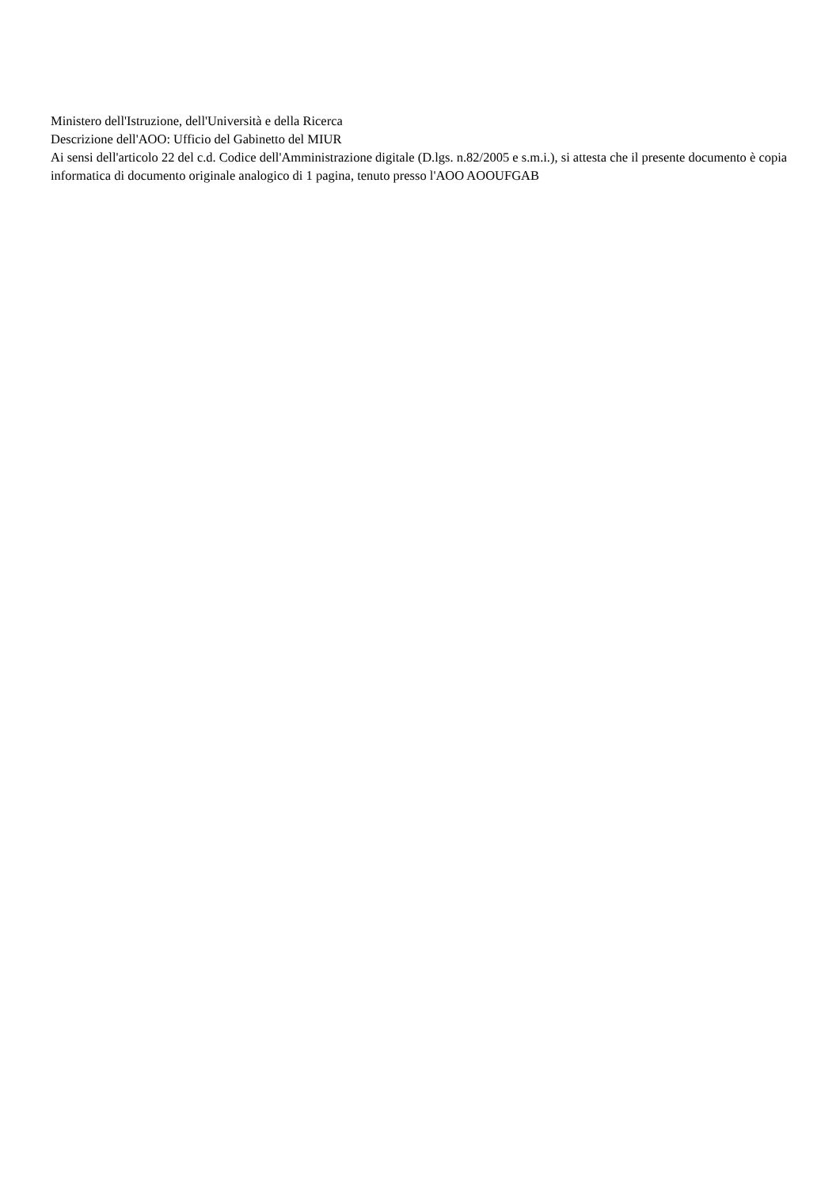Ministero dell'Istruzione, dell'Università e della Ricerca
Descrizione dell'AOO: Ufficio del Gabinetto del MIUR
Ai sensi dell'articolo 22 del c.d. Codice dell'Amministrazione digitale (D.lgs. n.82/2005 e s.m.i.), si attesta che il presente documento è copia informatica di documento originale analogico di 1 pagina, tenuto presso l'AOO AOOUFGAB